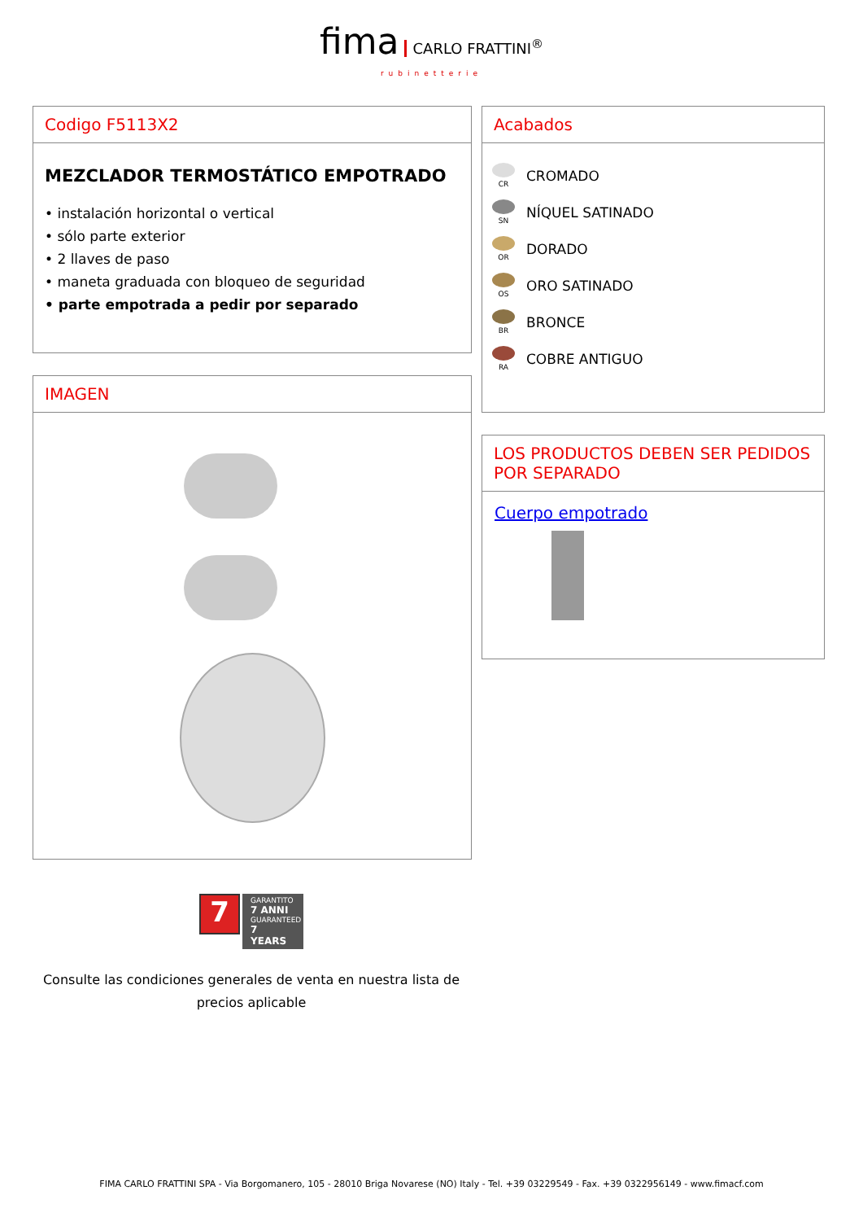fima CARLO FRATTINI<sup>®</sup>
rubinetterie
Codigo F5113X2
MEZCLADOR TERMOSTÁTICO EMPOTRADO
• instalación horizontal o vertical
• sólo parte exterior
• 2 llaves de paso
• maneta graduada con bloqueo de seguridad
• parte empotrada a pedir por separado
IMAGEN
Acabados
CR
CROMADO
SN
NÍQUEL SATINADO
OR
DORADO
OS
ORO SATINADO
BR
BRONCE
RA
COBRE ANTIGUO
LOS PRODUCTOS DEBEN SER PEDIDOS POR SEPARADO
Cuerpo empotrado
7
GARANTITO
7 ANNI
GUARANTEED
7 YEARS
Consulte las condiciones generales de venta en nuestra lista de precios aplicable
FIMA CARLO FRATTINI SPA - Via Borgomanero, 105 - 28010 Briga Novarese (NO) Italy - Tel. +39 03229549 - Fax. +39 0322956149 - www.fimacf.com